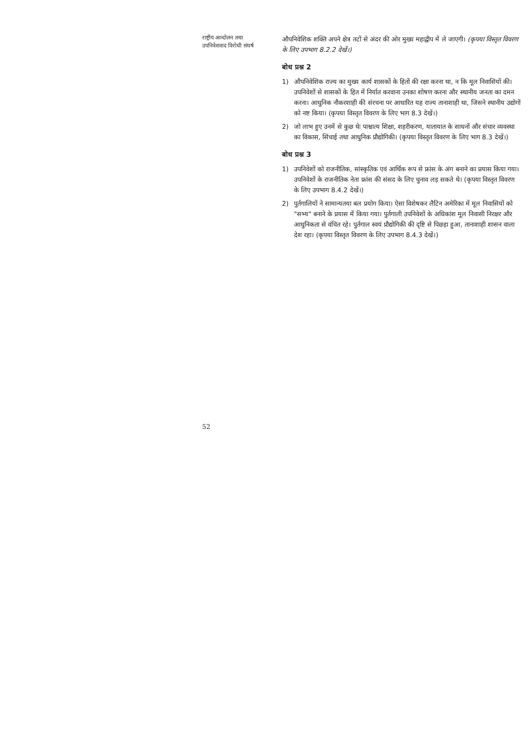राष्ट्रीय आन्दोलन तथा
उपनिवेशवाद विरोधी संघर्ष
औपनिवेशिक शक्ति अपने क्षेत्र तटों से अंदर की ओर मुख्य महाद्वीप में ले जाएगी। (कृपया विस्तृत विवरण के लिए उपभाग 8.2.2 देखें।)
बोध प्रश्न 2
1) औपनिवेशिक राज्य का मुख्य कार्य शासकों के हितों की रक्षा करना था, न कि मूल निवासियों की। उपनिवेशों से शासकों के हित में निर्यात करवाना उनका शोषण करना और स्थानीय जनता का दमन करना। आधुनिक नौकरशाही की संरचना पर आधारित यह राज्य तानाशाही था, जिसने स्थानीय उद्योगों को नष्ट किया। (कृपया विस्तृत विवरण के लिए भाग 8.3 देखें।)
2) जो लाभ हुए उनमें से कुछ थेः पाश्चात्य शिक्षा, शहरीकरण, यातायात के साधनों और संचार व्यवस्था का विकास, सिंचाई तथा आधुनिक प्रौद्योगिकी। (कृपया विस्तृत विवरण के लिए भाग 8.3 देखें।)
बोध प्रश्न 3
1) उपनिवेशों को राजनीतिक, सांस्कृतिक एवं आर्थिक रूप से फ्रांस के अंग बनाने का प्रयास किया गया। उपनिवेशों के राजनीतिक नेता फ्रांस की संसद के लिए चुनाव लड़ सकते थे। (कृपया विस्तृत विवरण के लिए उपभाग 8.4.2 देखें।)
2) पुर्तगालियों ने सामान्यतया बल प्रयोग किया। ऐसा विशेषकर लैटिन अमेरिका में मूल निवासियों को "सभ्य" बनाने के प्रयास में किया गया। पुर्तगाली उपनिवेशों के अधिकांश मूल निवासी निरक्षर और आधुनिकता से वंचित रहे। पुर्तगाल स्वयं प्रौद्योगिकी की दृष्टि से पिछड़ा हुआ, तानाशाही शासन वाला देश रहा। (कृपया विस्तृत विवरण के लिए उपभाग 8.4.3 देखें।)
52